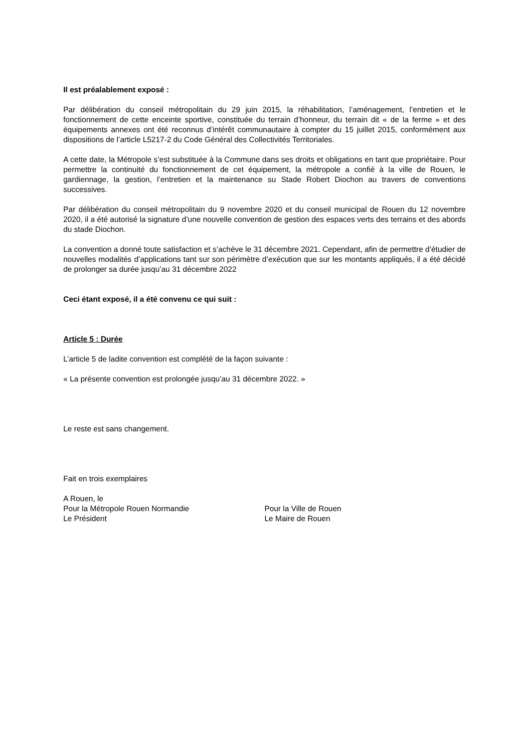Il est préalablement exposé :
Par délibération du conseil métropolitain du 29 juin 2015, la réhabilitation, l’aménagement, l’entretien et le fonctionnement de cette enceinte sportive, constituée du terrain d’honneur, du terrain dit « de la ferme » et des équipements annexes ont été reconnus d’intérêt communautaire à compter du 15 juillet 2015, conformément aux dispositions de l’article L5217-2 du Code Général des Collectivités Territoriales.
A cette date, la Métropole s’est substituée à la Commune dans ses droits et obligations en tant que propriétaire. Pour permettre la continuité du fonctionnement de cet équipement, la métropole a confié à la ville de Rouen, le gardiennage, la gestion, l’entretien et la maintenance su Stade Robert Diochon au travers de conventions successives.
Par délibération du conseil métropolitain du 9 novembre 2020 et du conseil municipal de Rouen du 12 novembre 2020, il a été autorisé la signature d’une nouvelle convention de gestion des espaces verts des terrains et des abords du stade Diochon.
La convention a donné toute satisfaction et s’achève le 31 décembre 2021. Cependant, afin de permettre d’étudier de nouvelles modalités d’applications tant sur son périmètre d’exécution que sur les montants appliqués, il a été décidé de prolonger sa durée jusqu’au 31 décembre 2022
Ceci étant exposé, il a été convenu ce qui suit :
Article 5 : Durée
L’article 5 de ladite convention est complété de la façon suivante :
« La présente convention est prolongée jusqu’au 31 décembre 2022. »
Le reste est sans changement.
Fait en trois exemplaires
A Rouen, le
Pour la Métropole Rouen Normandie
Le Président
Pour la Ville de Rouen
Le Maire de Rouen